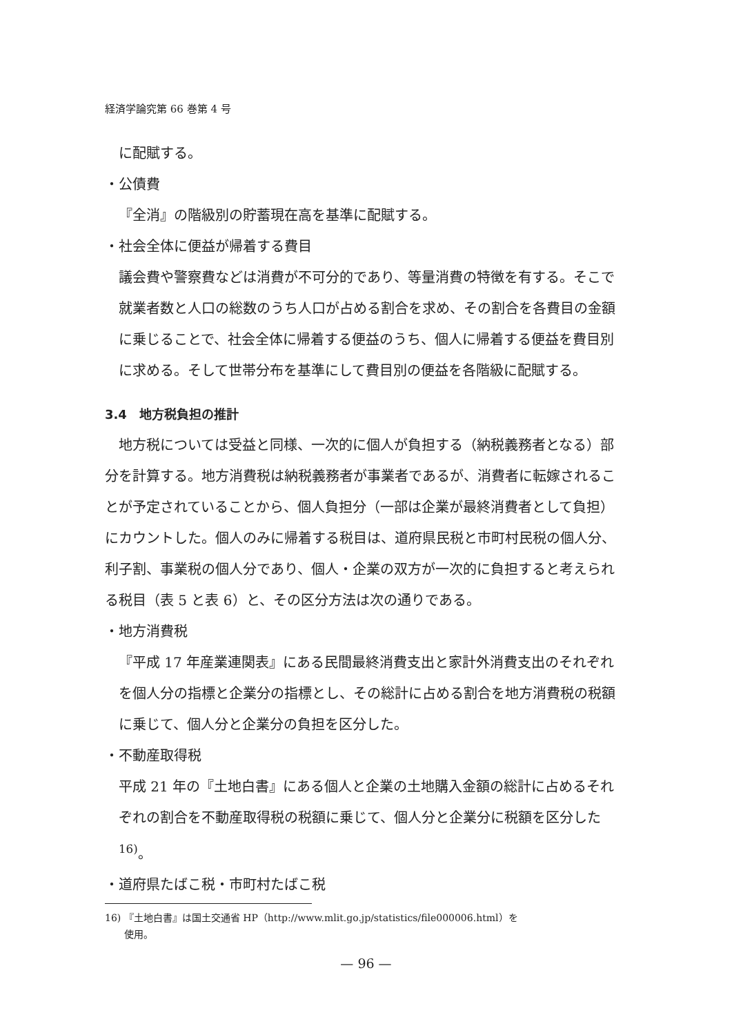経済学論究第 66 巻第 4 号
に配賦する。
・公債費
『全消』の階級別の貯蓄現在高を基準に配賦する。
・社会全体に便益が帰着する費目
議会費や警察費などは消費が不可分的であり、等量消費の特徴を有する。そこで就業者数と人口の総数のうち人口が占める割合を求め、その割合を各費目の金額に乗じることで、社会全体に帰着する便益のうち、個人に帰着する便益を費目別に求める。そして世帯分布を基準にして費目別の便益を各階級に配賦する。
3.4　地方税負担の推計
　地方税については受益と同様、一次的に個人が負担する（納税義務者となる）部分を計算する。地方消費税は納税義務者が事業者であるが、消費者に転嫁されることが予定されていることから、個人負担分（一部は企業が最終消費者として負担）にカウントした。個人のみに帰着する税目は、道府県民税と市町村民税の個人分、利子割、事業税の個人分であり、個人・企業の双方が一次的に負担すると考えられる税目（表 5 と表 6）と、その区分方法は次の通りである。
・地方消費税
『平成 17 年産業連関表』にある民間最終消費支出と家計外消費支出のそれぞれを個人分の指標と企業分の指標とし、その総計に占める割合を地方消費税の税額に乗じて、個人分と企業分の負担を区分した。
・不動産取得税
平成 21 年の『土地白書』にある個人と企業の土地購入金額の総計に占めるそれぞれの割合を不動産取得税の税額に乗じて、個人分と企業分に税額を区分した<sup>16)</sup>。
・道府県たばこ税・市町村たばこ税
16) 『土地白書』は国土交通省 HP（http://www.mlit.go.jp/statistics/file000006.html）を
　　使用。
— 96 —